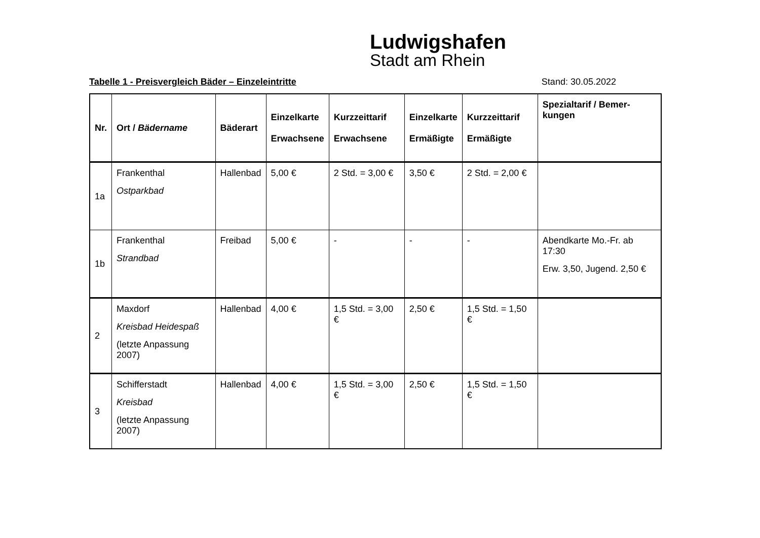Ludwigshafen
Stadt am Rhein
Tabelle 1 - Preisvergleich Bäder – Einzeleintritte Stand: 30.05.2022
| Nr. | Ort / Bädername | Bäderart | Einzelkarte Erwachsene | Kurzzeittarif Erwachsene | Einzelkarte Ermäßigte | Kurzzeittarif Ermäßigte | Spezialtarif / Bemer-kungen |
| --- | --- | --- | --- | --- | --- | --- | --- |
| 1a | Frankenthal Ostparkbad | Hallenbad | 5,00 € | 2 Std. = 3,00 € | 3,50 € | 2 Std. = 2,00 € | |
| 1b | Frankenthal Strandbad | Freibad | 5,00 € | - | - | - | Abendkarte Mo.-Fr. ab 17:30 Erw. 3,50, Jugend. 2,50 € |
| 2 | Maxdorf Kreisbad Heidespaß (letzte Anpassung 2007) | Hallenbad | 4,00 € | 1,5 Std. = 3,00 € | 2,50 € | 1,5 Std. = 1,50 € | |
| 3 | Schifferstadt Kreisbad (letzte Anpassung 2007) | Hallenbad | 4,00 € | 1,5 Std. = 3,00 € | 2,50 € | 1,5 Std. = 1,50 € | |